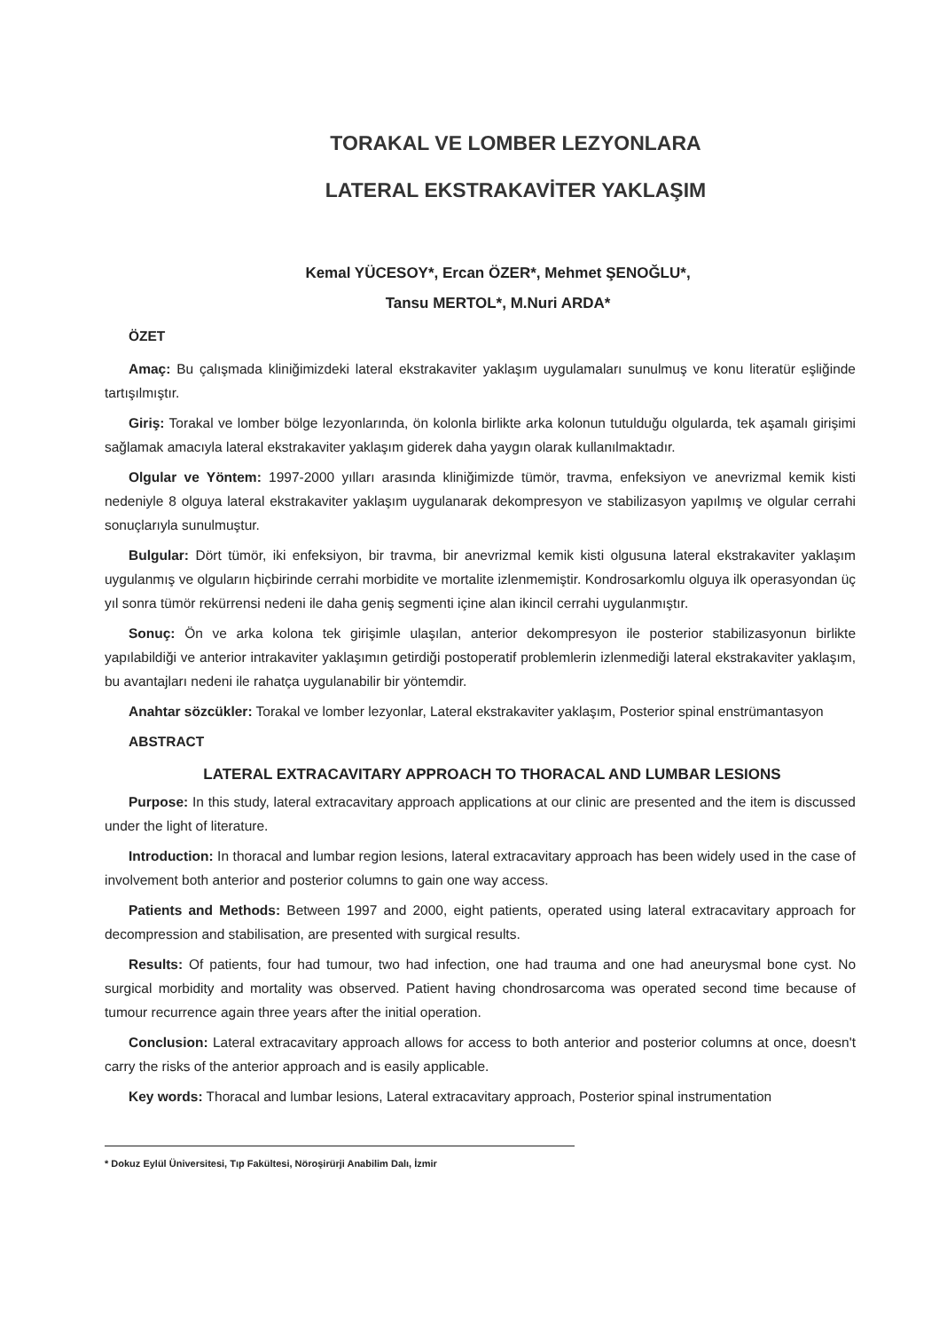TORAKAL VE LOMBER LEZYONLARA
LATERAL EKSTRAKAVİTER YAKLAŞIM
Kemal YÜCESOY*, Ercan ÖZER*, Mehmet ŞENOĞLU*,
Tansu MERTOL*, M.Nuri ARDA*
ÖZET
Amaç: Bu çalışmada kliniğimizdeki lateral ekstrakaviter yaklaşım uygulamaları sunulmuş ve konu literatür eşliğinde tartışılmıştır.
Giriş: Torakal ve lomber bölge lezyonlarında, ön kolonla birlikte arka kolonun tutulduğu olgularda, tek aşamalı girişimi sağlamak amacıyla lateral ekstrakaviter yaklaşım giderek daha yaygın olarak kullanılmaktadır.
Olgular ve Yöntem: 1997-2000 yılları arasında kliniğimizde tümör, travma, enfeksiyon ve anevrizmal kemik kisti nedeniyle 8 olguya lateral ekstrakaviter yaklaşım uygulanarak dekompresyon ve stabilizasyon yapılmış ve olgular cerrahi sonuçlarıyla sunulmuştur.
Bulgular: Dört tümör, iki enfeksiyon, bir travma, bir anevrizmal kemik kisti olgusuna lateral ekstrakaviter yaklaşım uygulanmış ve olguların hiçbirinde cerrahi morbidite ve mortalite izlenmemiştir. Kondrosarkomlu olguya ilk operasyondan üç yıl sonra tümör rekürrensi nedeni ile daha geniş segmenti içine alan ikincil cerrahi uygulanmıştır.
Sonuç: Ön ve arka kolona tek girişimle ulaşılan, anterior dekompresyon ile posterior stabilizasyonun birlikte yapılabildiği ve anterior intrakaviter yaklaşımın getirdiği postoperatif problemlerin izlenmediği lateral ekstrakaviter yaklaşım, bu avantajları nedeni ile rahatça uygulanabilir bir yöntemdir.
Anahtar sözcükler: Torakal ve lomber lezyonlar, Lateral ekstrakaviter yaklaşım, Posterior spinal enstrümantasyon
ABSTRACT
LATERAL EXTRACAVITARY APPROACH TO THORACAL AND LUMBAR LESIONS
Purpose: In this study, lateral extracavitary approach applications at our clinic are presented and the item is discussed under the light of literature.
Introduction: In thoracal and lumbar region lesions, lateral extracavitary approach has been widely used in the case of involvement both anterior and posterior columns to gain one way access.
Patients and Methods: Between 1997 and 2000, eight patients, operated using lateral extracavitary approach for decompression and stabilisation, are presented with surgical results.
Results: Of patients, four had tumour, two had infection, one had trauma and one had aneurysmal bone cyst. No surgical morbidity and mortality was observed. Patient having chondrosarcoma was operated second time because of tumour recurrence again three years after the initial operation.
Conclusion: Lateral extracavitary approach allows for access to both anterior and posterior columns at once, doesn't carry the risks of the anterior approach and is easily applicable.
Key words: Thoracal and lumbar lesions, Lateral extracavitary approach, Posterior spinal instrumentation
* Dokuz Eylül Üniversitesi, Tıp Fakültesi, Nöroşirürji Anabilim Dalı, İzmir